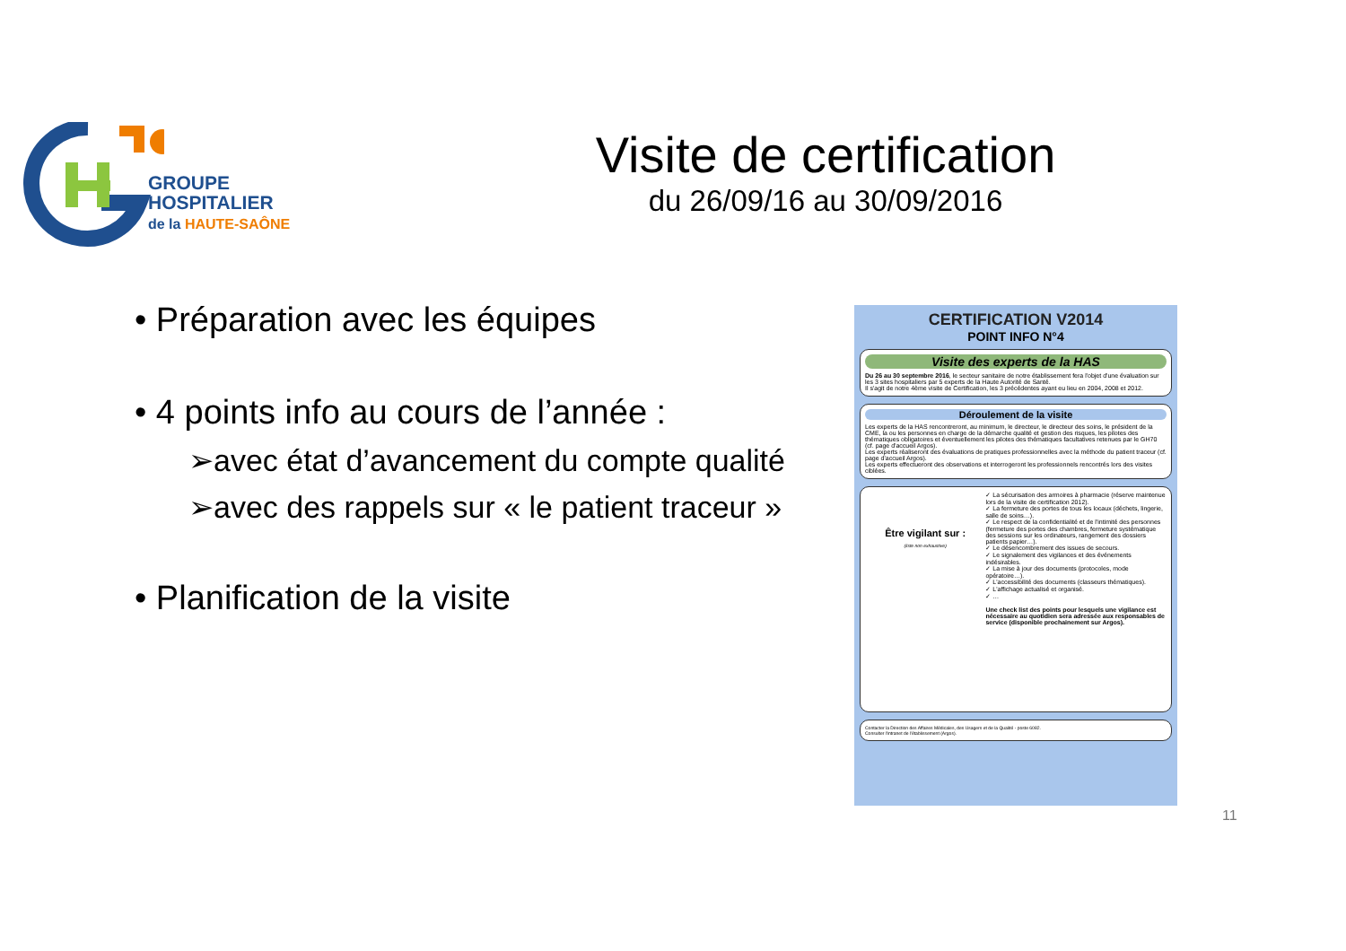GROUPE
HOSPITALIER
de la HAUTE-SAÔNE
Visite de certification
du 26/09/16 au 30/09/2016
• Préparation avec les équipes
• 4 points info au cours de l’année :
➢avec état d’avancement du compte qualité
➢avec des rappels sur « le patient traceur »
• Planification de la visite
CERTIFICATION V2014
POINT INFO N°4
Visite des experts de la HAS
Du 26 au 30 septembre 2016, le secteur sanitaire de notre établissement fera l'objet d'une évaluation sur les 3 sites hospitaliers par 5 experts de la Haute Autorité de Santé.
Il s'agit de notre 4ème visite de Certification, les 3 précédentes ayant eu lieu en 2004, 2008 et 2012.
Déroulement de la visite
Les experts de la HAS rencontreront, au minimum, le directeur, le directeur des soins, le président de la CME, la ou les personnes en charge de la démarche qualité et gestion des risques, les pilotes des thématiques obligatoires et éventuellement les pilotes des thématiques facultatives retenues par le GH70 (cf. page d'accueil Argos).
Les experts réaliseront des évaluations de pratiques professionnelles avec la méthode du patient traceur (cf. page d'accueil Argos).
Les experts effectueront des observations et interrogeront les professionnels rencontrés lors des visites ciblées.
Être vigilant sur :
(liste non exhaustive)
✓ La sécurisation des armoires à pharmacie (réserve maintenue lors de la visite de certification 2012).
✓ La fermeture des portes de tous les locaux (déchets, lingerie, salle de soins…).
✓ Le respect de la confidentialité et de l'intimité des personnes (fermeture des portes des chambres, fermeture systématique des sessions sur les ordinateurs, rangement des dossiers patients papier…).
✓ Le désencombrement des issues de secours.
✓ Le signalement des vigilances et des événements indésirables.
✓ La mise à jour des documents (protocoles, mode opératoire…).
✓ L'accessibilité des documents (classeurs thématiques).
✓ L'affichage actualisé et organisé.
✓ …
Une check list des points pour lesquels une vigilance est nécessaire au quotidien sera adressée aux responsables de service (disponible prochainement sur Argos).
Contacter la Direction des Affaires Médicales, des Usagers et de la Qualité - poste 6082.
Consulter l'intranet de l'établissement (Argos).
11